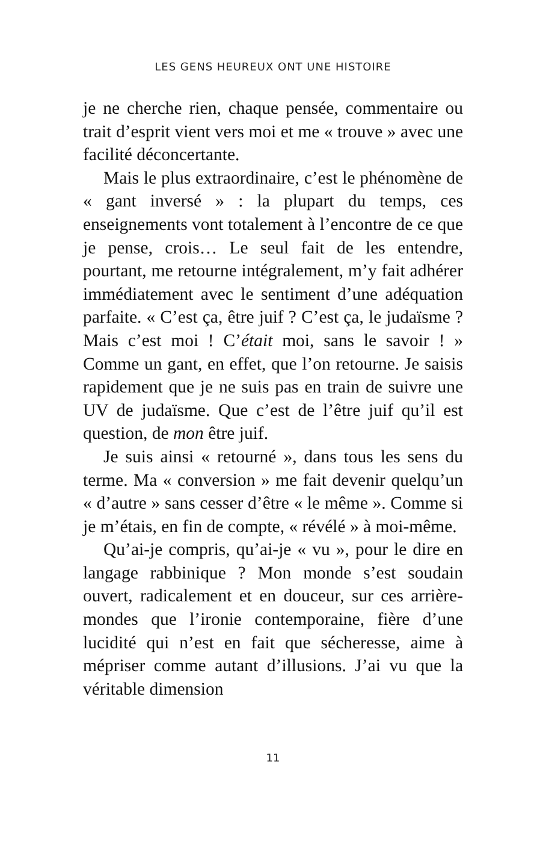LES GENS HEUREUX ONT UNE HISTOIRE
je ne cherche rien, chaque pensée, commentaire ou trait d’esprit vient vers moi et me « trouve » avec une facilité déconcertante.
Mais le plus extraordinaire, c’est le phéno­mène de « gant inversé » : la plupart du temps, ces enseignements vont totalement à l’encontre de ce que je pense, crois… Le seul fait de les entendre, pourtant, me retourne intégralement, m’y fait adhérer immédiatement avec le senti­ment d’une adéquation parfaite. « C’est ça, être juif ? C’est ça, le judaïsme ? Mais c’est moi ! C’était moi, sans le savoir ! » Comme un gant, en effet, que l’on retourne. Je saisis rapidement que je ne suis pas en train de suivre une UV de judaïsme. Que c’est de l’être juif qu’il est question, de mon être juif.
Je suis ainsi « retourné », dans tous les sens du terme. Ma « conversion » me fait deve­nir quelqu’un « d’autre » sans cesser d’être « le même ». Comme si je m’étais, en fin de compte, « révélé » à moi-même.
Qu’ai-je compris, qu’ai-je « vu », pour le dire en langage rabbinique ? Mon monde s’est soudain ouvert, radicalement et en douceur, sur ces arrière-mondes que l’ironie contem­poraine, fière d’une lucidité qui n’est en fait que sécheresse, aime à mépriser comme autant d’illusions. J’ai vu que la véritable dimension
11